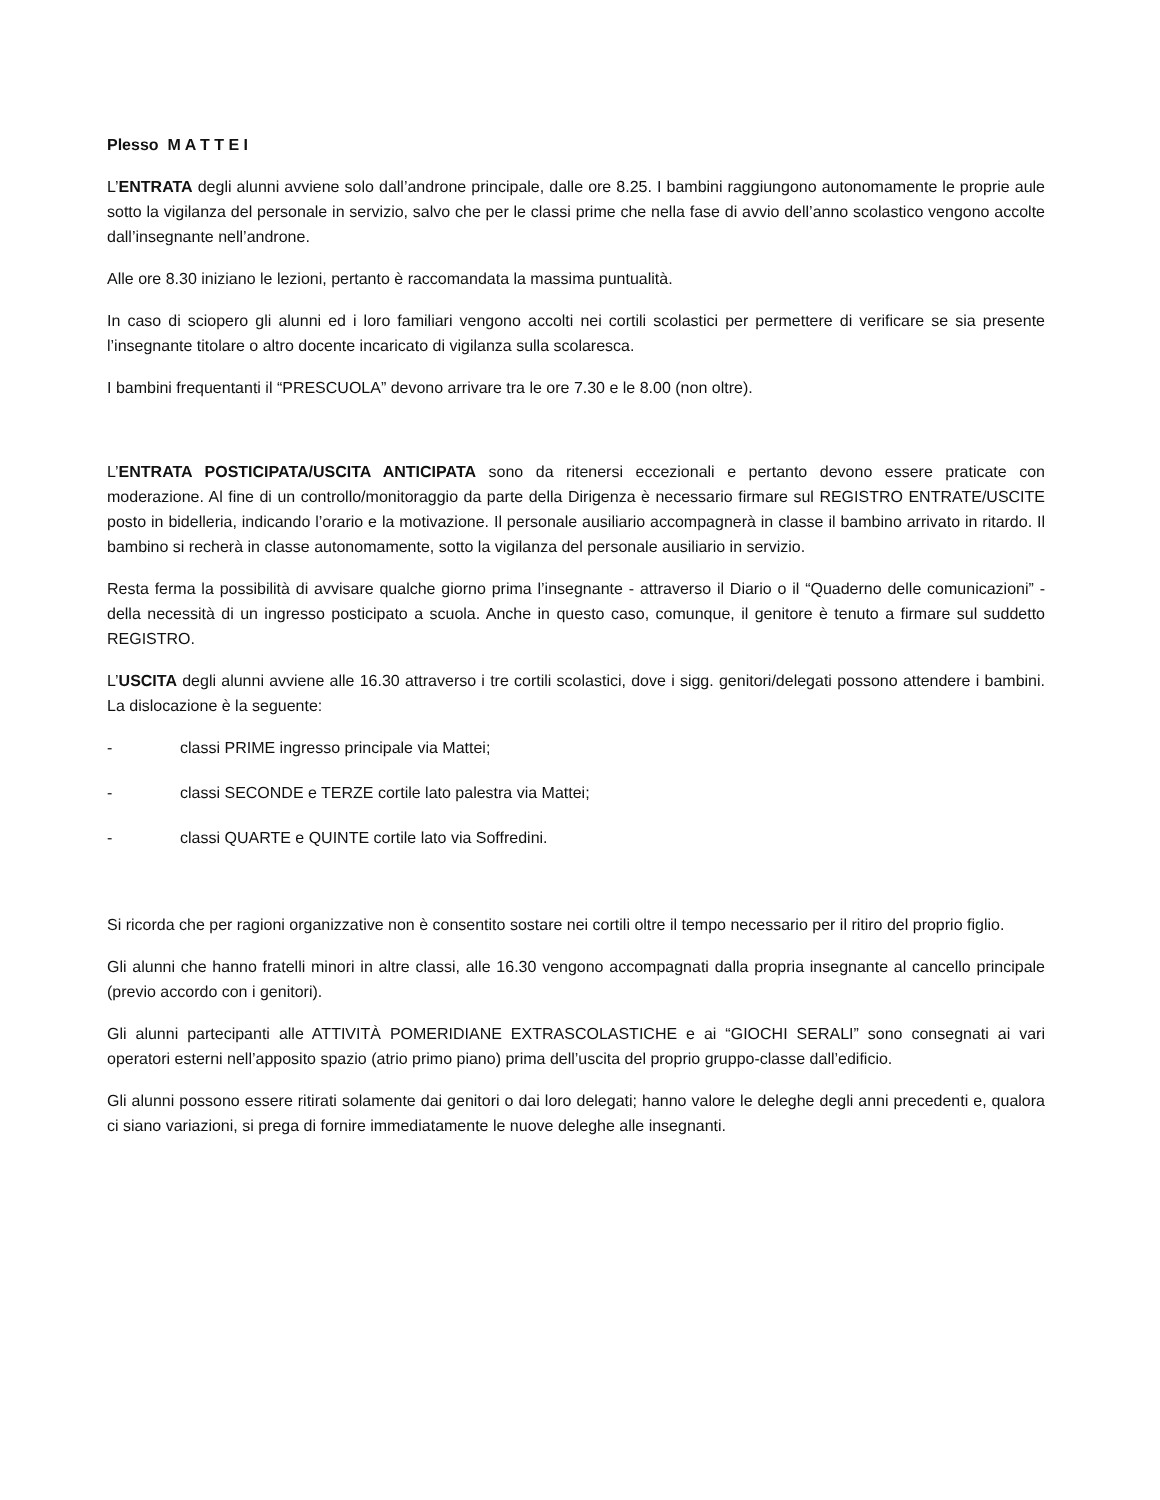Plesso M A T T E I
L’ENTRATA degli alunni avviene solo dall’androne principale, dalle ore 8.25. I bambini raggiungono autonomamente le proprie aule sotto la vigilanza del personale in servizio, salvo che per le classi prime che nella fase di avvio dell’anno scolastico vengono accolte dall’insegnante nell’androne.
Alle ore 8.30 iniziano le lezioni, pertanto è raccomandata la massima puntualità.
In caso di sciopero gli alunni ed i loro familiari vengono accolti nei cortili scolastici per permettere di verificare se sia presente l’insegnante titolare o altro docente incaricato di vigilanza sulla scolaresca.
I bambini frequentanti il “PRESCUOLA” devono arrivare tra le ore 7.30 e le 8.00 (non oltre).
L’ENTRATA POSTICIPATA/USCITA ANTICIPATA sono da ritenersi eccezionali e pertanto devono essere praticate con moderazione. Al fine di un controllo/monitoraggio da parte della Dirigenza è necessario firmare sul REGISTRO ENTRATE/USCITE posto in bidelleria, indicando l’orario e la motivazione. Il personale ausiliario accompagnerà in classe il bambino arrivato in ritardo. Il bambino si recherà in classe autonomamente, sotto la vigilanza del personale ausiliario in servizio.
Resta ferma la possibilità di avvisare qualche giorno prima l’insegnante - attraverso il Diario o il “Quaderno delle comunicazioni” - della necessità di un ingresso posticipato a scuola. Anche in questo caso, comunque, il genitore è tenuto a firmare sul suddetto REGISTRO.
L’USCITA degli alunni avviene alle 16.30 attraverso i tre cortili scolastici, dove i sigg. genitori/delegati possono attendere i bambini. La dislocazione è la seguente:
- classi PRIME ingresso principale via Mattei;
- classi SECONDE e TERZE cortile lato palestra via Mattei;
- classi QUARTE e QUINTE cortile lato via Soffredini.
Si ricorda che per ragioni organizzative non è consentito sostare nei cortili oltre il tempo necessario per il ritiro del proprio figlio.
Gli alunni che hanno fratelli minori in altre classi, alle 16.30 vengono accompagnati dalla propria insegnante al cancello principale (previo accordo con i genitori).
Gli alunni partecipanti alle ATTIVITÀ POMERIDIANE EXTRASCOLASTICHE e ai “GIOCHI SERALI” sono consegnati ai vari operatori esterni nell’apposito spazio (atrio primo piano) prima dell’uscita del proprio gruppo-classe dall’edificio.
Gli alunni possono essere ritirati solamente dai genitori o dai loro delegati; hanno valore le deleghe degli anni precedenti e, qualora ci siano variazioni, si prega di fornire immediatamente le nuove deleghe alle insegnanti.